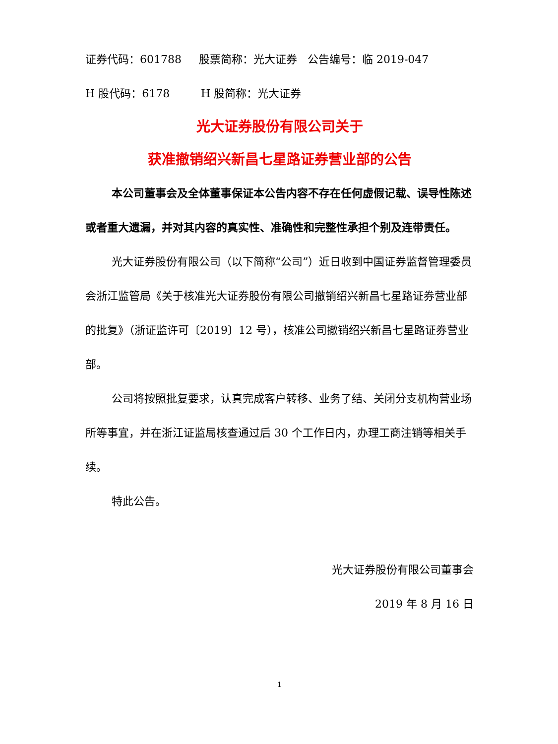证券代码：601788 股票简称：光大证券 公告编号：临 2019-047
H 股代码：6178 H 股简称：光大证券
光大证券股份有限公司关于
获准撤销绍兴新昌七星路证券营业部的公告
本公司董事会及全体董事保证本公告内容不存在任何虚假记载、误导性陈述或者重大遗漏，并对其内容的真实性、准确性和完整性承担个别及连带责任。
光大证券股份有限公司（以下简称“公司”）近日收到中国证券监督管理委员会浙江监管局《关于核准光大证券股份有限公司撤销绍兴新昌七星路证券营业部的批复》（浙证监许可〔2019〕12 号），核准公司撤销绍兴新昌七星路证券营业部。
公司将按照批复要求，认真完成客户转移、业务了结、关闭分支机构营业场所等事宜，并在浙江证监局核查通过后 30 个工作日内，办理工商注销等相关手续。
特此公告。
光大证券股份有限公司董事会
2019 年 8 月 16 日
1